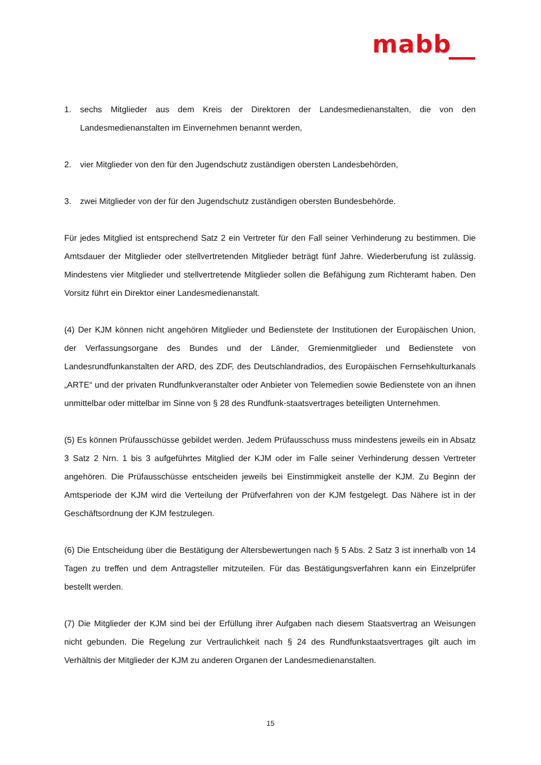mabb
1. sechs Mitglieder aus dem Kreis der Direktoren der Landesmedienanstalten, die von den Landesmedienanstalten im Einvernehmen benannt werden,
2. vier Mitglieder von den für den Jugendschutz zuständigen obersten Landesbehörden,
3. zwei Mitglieder von der für den Jugendschutz zuständigen obersten Bundesbehörde.
Für jedes Mitglied ist entsprechend Satz 2 ein Vertreter für den Fall seiner Verhinderung zu bestimmen. Die Amtsdauer der Mitglieder oder stellvertretenden Mitglieder beträgt fünf Jahre. Wiederberufung ist zulässig. Mindestens vier Mitglieder und stellvertretende Mitglieder sollen die Befähigung zum Richteramt haben. Den Vorsitz führt ein Direktor einer Landesmedienanstalt.
(4) Der KJM können nicht angehören Mitglieder und Bedienstete der Institutionen der Europäischen Union, der Verfassungsorgane des Bundes und der Länder, Gremienmitglieder und Bedienstete von Landesrundfunkanstalten der ARD, des ZDF, des Deutschlandradios, des Europäischen Fernsehkulturkanals „ARTE“ und der privaten Rundfunkveranstalter oder Anbieter von Telemedien sowie Bedienstete von an ihnen unmittelbar oder mittelbar im Sinne von § 28 des Rundfunk-staatsvertrages beteiligten Unternehmen.
(5) Es können Prüfausschüsse gebildet werden. Jedem Prüfausschuss muss mindestens jeweils ein in Absatz 3 Satz 2 Nrn. 1 bis 3 aufgeführtes Mitglied der KJM oder im Falle seiner Verhinderung dessen Vertreter angehören. Die Prüfausschüsse entscheiden jeweils bei Einstimmigkeit anstelle der KJM. Zu Beginn der Amtsperiode der KJM wird die Verteilung der Prüfverfahren von der KJM festgelegt. Das Nähere ist in der Geschäftsordnung der KJM festzulegen.
(6) Die Entscheidung über die Bestätigung der Altersbewertungen nach § 5 Abs. 2 Satz 3 ist innerhalb von 14 Tagen zu treffen und dem Antragsteller mitzuteilen. Für das Bestätigungsverfahren kann ein Einzelprüfer bestellt werden.
(7) Die Mitglieder der KJM sind bei der Erfüllung ihrer Aufgaben nach diesem Staatsvertrag an Weisungen nicht gebunden. Die Regelung zur Vertraulichkeit nach § 24 des Rundfunkstaatsvertrages gilt auch im Verhältnis der Mitglieder der KJM zu anderen Organen der Landesmedienanstalten.
15